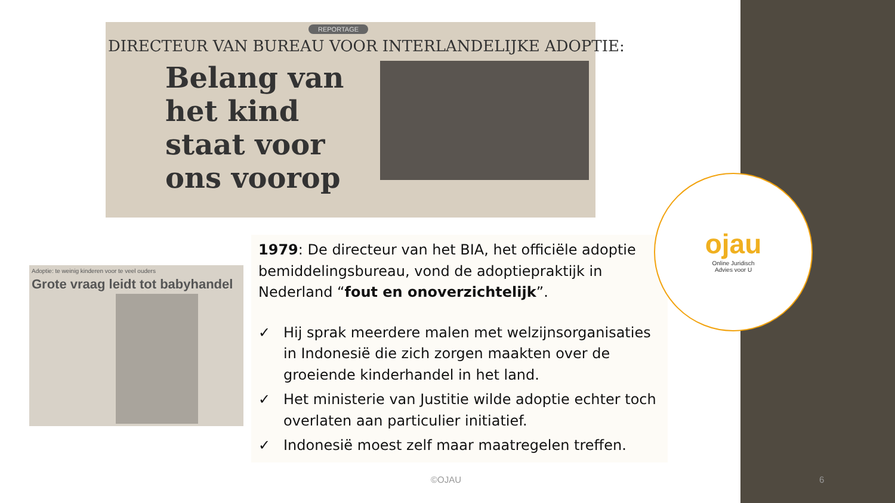REPORTAGE
DIRECTEUR VAN BUREAU VOOR INTERLANDELIJKE ADOPTIE:
Belang van het kind staat voor ons voorop
Adoptie: te weinig kinderen voor te veel ouders
Grote vraag leidt tot babyhandel
1979: De directeur van het BIA, het officiële adoptie bemiddelingsbureau, vond de adoptiepraktijk in Nederland “fout en onoverzichtelijk”.
✓ Hij sprak meerdere malen met welzijnsorganisaties in Indonesië die zich zorgen maakten over de groeiende kinderhandel in het land.
✓ Het ministerie van Justitie wilde adoptie echter toch overlaten aan particulier initiatief.
✓ Indonesië moest zelf maar maatregelen treffen.
ojau
Online Juridisch
Advies voor U
©OJAU 6